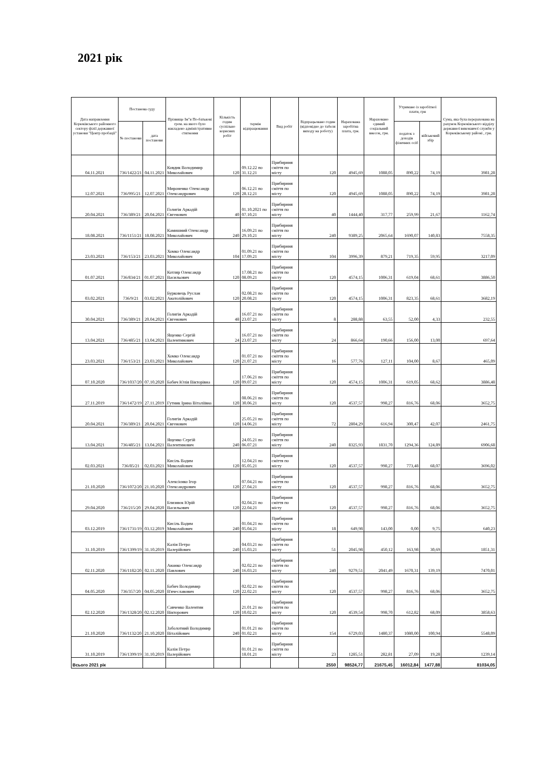2021 рік
| Дата направлення Корюківського районного сектору філії державної установи "Центр пробації" | Постанова суду | | Прізвище Ім"я По-батькові гром. на якого було накладено адміністративне стягнення | Кількість годин суспільно корисних робіт | термін відпрацювання | Вид робіт | Відпрацьовано годин (відповідно до табеля виходу на роботу) | Нарахована заробітна плата, грн. | Нараховано єдиний соціальний внесок, грн. | Утримано із заробітної плати, грн | | Сума, яка була перерахована на рахунок Корюківського відділу державної виконавчої служби у Корюківському районі , грн. |
| --- | --- | --- | --- | --- | --- | --- | --- | --- | --- | --- | --- | --- |
| | № постанови | дата постанови | | | | | | | | податок з доходів фізичних осіб | військовий збір | |
| 04.11.2021 | 736/1422/21 | 04.11.2021 | Ковдик Володимир Миколайович | 120 | 09.12.22 по 31.12.21 | Прибирння сміття по місту | 120 | 4945,69 | 1088,05 | 890,22 | 74,19 | 3981,28 |
| 12.07.2021 | 736/995/21 | 12.07.2021 | Мироненко Олександр Олександрович | 120 | 06.12.21 по 28.12.21 | Прибирння сміття по місту | 120 | 4945,69 | 1088,05 | 890,22 | 74,19 | 3981,28 |
| 20.04.2021 | 736/389/21 | 20.04.2021 | Голигін Аркадій Євгенович | 40 | 01.10.2021 по 07.10.21 | Прибирння сміття по місту | 40 | 1444,40 | 317,77 | 259,99 | 21,67 | 1162,74 |
| 18.08.2021 | 736/1151/21 | 18.08.2021 | Камишний Олександр Миколайович | 240 | 16.09.21 по 29.10.21 | Прибирння сміття по місту | 240 | 9389,25 | 2065,64 | 1690,07 | 140,83 | 7558,35 |
| 23.03.2021 | 736/153/21 | 23.03.2021 | Хомко Олександр Миколайович | 104 | 01.09.21 по 17.09.21 | Прибирння сміття по місту | 104 | 3996,39 | 879,21 | 719,35 | 59,95 | 3217,09 |
| 01.07.2021 | 736/834/21 | 01.07.2021 | Котляр Олександр Васильович | 120 | 17.08.21 по 08.09.21 | Прибирння сміття по місту | 120 | 4574,15 | 1006,31 | 619,04 | 68,61 | 3886,50 |
| 03.02.2021 | 736/9/21 | 03.02.2021 | Бурковець Руслан Анатолійович | 120 | 02.08.21 по 20.08.21 | Прибирння сміття по місту | 120 | 4574,15 | 1006,31 | 823,35 | 68,61 | 3682,19 |
| 30.04.2021 | 736/389/21 | 20.04.2021 | Голигін Аркадій Євгенович | 48 | 16.07.21 по 23.07.21 | Прибирння сміття по місту | 8 | 288,88 | 63,55 | 52,00 | 4,33 | 232,55 |
| 13.04.2021 | 736/485/21 | 13.04.2021 | Ященко Сергій Валентинович | 24 | 16.07.21 по 23.07.21 | Прибирння сміття по місту | 24 | 866,64 | 190,66 | 156,00 | 13,00 | 697,64 |
| 23.03.2021 | 736/153/21 | 23.03.2021 | Хомко Олександр Миколайович | 120 | 01.07.21 по 21.07.21 | Прибирння сміття по місту | 16 | 577,76 | 127,11 | 104,00 | 8,67 | 465,09 |
| 07.10.2020 | 736/1037/20 | 07.10.2020 | Бабич Юлія Вікторівна | 120 | 17.06.21 по 09.07.21 | Прибирння сміття по місту | 120 | 4574,15 | 1006,31 | 619,05 | 68,62 | 3886,48 |
| 27.11.2019 | 736/1472/19 | 27.11.2019 | Гутник Ірина Віталіївна | 120 | 08.06.21 по 30.06.21 | Прибирння сміття по місту | 120 | 4537,57 | 998,27 | 816,76 | 68,06 | 3652,75 |
| 20.04.2021 | 736/389/21 | 20.04.2021 | Голигін Аркадій Євгенович | 120 | 25.05.21 по 14.06.21 | Прибирння сміття по місту | 72 | 2804,29 | 616,94 | 300,47 | 42,07 | 2461,75 |
| 13.04.2021 | 736/485/21 | 13.04.2021 | Ященко Сергій Валентинович | 240 | 24.05.21 по 06.07.21 | Прибирння сміття по місту | 240 | 8325,93 | 1831,70 | 1294,36 | 124,89 | 6906,68 |
| 02.03.2021 | 736/85/21 | 02.03.2021 | Кисіль Вадим Миколайович | 120 | 12.04.21 по 05.05.21 | Прибирння сміття по місту | 120 | 4537,57 | 998,27 | 773,48 | 68,07 | 3696,02 |
| 21.10.2020 | 736/1072/20 | 21.10.2020 | Алексієнко Ігор Олександрович | 120 | 07.04.21 по 27.04.21 | Прибирння сміття по місту | 120 | 4537,57 | 998,27 | 816,76 | 68,06 | 3652,75 |
| 29.04.2020 | 736/215/20 | 29.04.2020 | Близнюк Юрій Васильович | 120 | 02.04.21 по 22.04.21 | Прибирння сміття по місту | 120 | 4537,57 | 998,27 | 816,76 | 68,06 | 3652,75 |
| 03.12.2019 | 736/1731/19 | 03.12.2019 | Кисіль Вадим Миколайович | 240 | 01.04.21 по 05.04.21 | Прибирння сміття по місту | 18 | 649,98 | 143,00 | 0,00 | 9,75 | 640,23 |
| 31.10.2019 | 736/1399/19 | 31.10.2019 | Калін Петро Валерійович | 240 | 04.03.21 по 15.03.21 | Прибирння сміття по місту | 51 | 2045,98 | 450,12 | 163,98 | 30,69 | 1851,31 |
| 02.11.2020 | 736/1182/20 | 02.11.2020 | Ананко Олександр Павлович | 240 | 02.02.21 по 16.03.21 | Прибирння сміття по місту | 240 | 9279,51 | 2041,49 | 1670,31 | 139,19 | 7470,01 |
| 04.05.2020 | 736/357/20 | 04.05.2020 | Бабич Володимир В'ячеславович | 120 | 02.02.21 по 22.02.21 | Прибирння сміття по місту | 120 | 4537,57 | 998,27 | 816,76 | 68,06 | 3652,75 |
| 02.12.2020 | 736/1328/20 | 02.12.2020 | Савченко Валентин Вікторович | 120 | 21.01.21 по 10.02.21 | Прибирння сміття по місту | 120 | 4539,54 | 998,70 | 612,82 | 68,09 | 3858,63 |
| 21.10.2020 | 736/1132/20 | 21.10.2020 | Заболотний Володимир Віталійович | 240 | 01.01.21 по 01.02.21 | Прибирння сміття по місту | 154 | 6729,03 | 1480,37 | 1080,00 | 100,94 | 5548,09 |
| 31.10.2019 | 736/1399/19 | 31.10.2019 | Калін Петро Валерійович | | 01.01.21 по 18.01.21 | Прибирння сміття по місту | 23 | 1285,51 | 282,81 | 27,09 | 19,28 | 1239,14 |
| Всього 2021 рік | | | | | | | 2550 | 98524,77 | 21675,45 | 16012,84 | 1477,88 | 81034,05 |